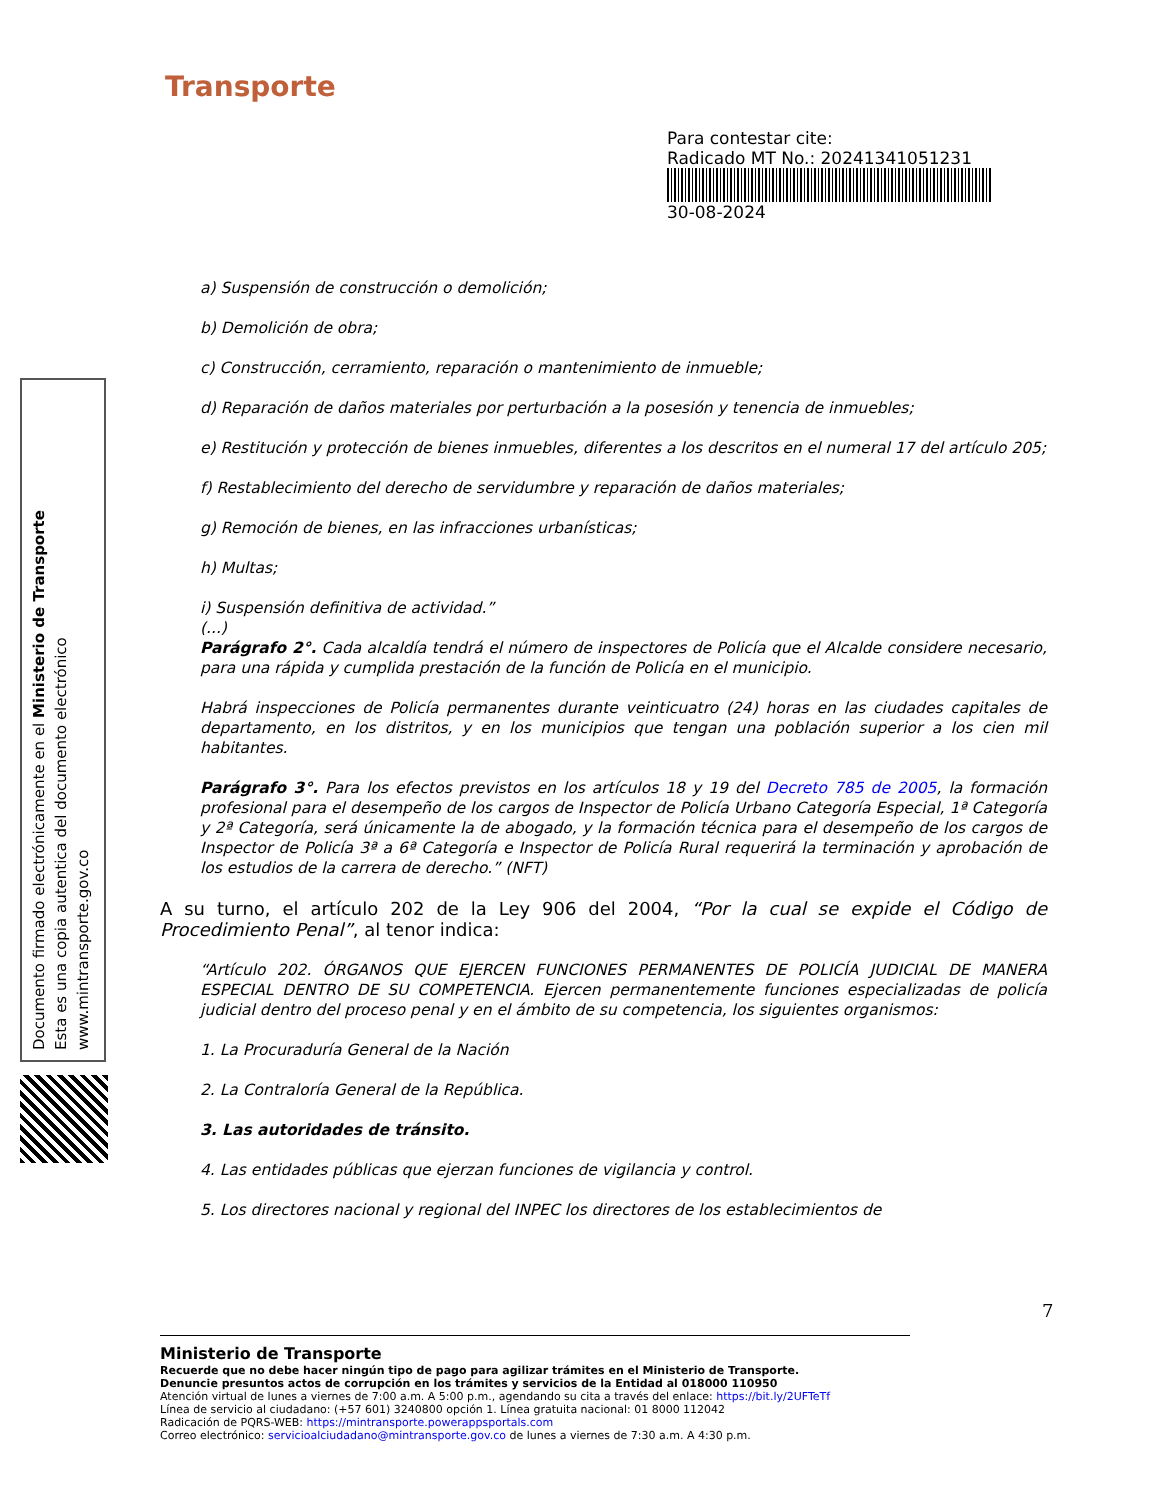Documento firmado electrónicamente en el Ministerio de Transporte
Esta es una copia autentica del documento electrónico
www.mintransporte.gov.co
Transporte
Para contestar cite:
Radicado MT No.: 20241341051231
30-08-2024
a) Suspensión de construcción o demolición;
b) Demolición de obra;
c) Construcción, cerramiento, reparación o mantenimiento de inmueble;
d) Reparación de daños materiales por perturbación a la posesión y tenencia de inmuebles;
e) Restitución y protección de bienes inmuebles, diferentes a los descritos en el numeral 17 del artículo 205;
f) Restablecimiento del derecho de servidumbre y reparación de daños materiales;
g) Remoción de bienes, en las infracciones urbanísticas;
h) Multas;
i) Suspensión definitiva de actividad.”
(...)
Parágrafo 2°. Cada alcaldía tendrá el número de inspectores de Policía que el Alcalde considere necesario, para una rápida y cumplida prestación de la función de Policía en el municipio.
Habrá inspecciones de Policía permanentes durante veinticuatro (24) horas en las ciudades capitales de departamento, en los distritos, y en los municipios que tengan una población superior a los cien mil habitantes.
Parágrafo 3°. Para los efectos previstos en los artículos 18 y 19 del Decreto 785 de 2005, la formación profesional para el desempeño de los cargos de Inspector de Policía Urbano Categoría Especial, 1ª Categoría y 2ª Categoría, será únicamente la de abogado, y la formación técnica para el desempeño de los cargos de Inspector de Policía 3ª a 6ª Categoría e Inspector de Policía Rural requerirá la terminación y aprobación de los estudios de la carrera de derecho.” (NFT)
A su turno, el artículo 202 de la Ley 906 del 2004, “Por la cual se expide el Código de Procedimiento Penal”, al tenor indica:
“Artículo 202. ÓRGANOS QUE EJERCEN FUNCIONES PERMANENTES DE POLICÍA JUDICIAL DE MANERA ESPECIAL DENTRO DE SU COMPETENCIA. Ejercen permanentemente funciones especializadas de policía judicial dentro del proceso penal y en el ámbito de su competencia, los siguientes organismos:
1. La Procuraduría General de la Nación
2. La Contraloría General de la República.
3. Las autoridades de tránsito.
4. Las entidades públicas que ejerzan funciones de vigilancia y control.
5. Los directores nacional y regional del INPEC los directores de los establecimientos de
7
Ministerio de Transporte
Recuerde que no debe hacer ningún tipo de pago para agilizar trámites en el Ministerio de Transporte.
Denuncie presuntos actos de corrupción en los trámites y servicios de la Entidad al 018000 110950
Atención virtual de lunes a viernes de 7:00 a.m. A 5:00 p.m., agendando su cita a través del enlace: https://bit.ly/2UFTeTf
Línea de servicio al ciudadano: (+57 601) 3240800 opción 1. Línea gratuita nacional: 01 8000 112042
Radicación de PQRS-WEB: https://mintransporte.powerappsportals.com
Correo electrónico: servicioalciudadano@mintransporte.gov.co de lunes a viernes de 7:30 a.m. A 4:30 p.m.